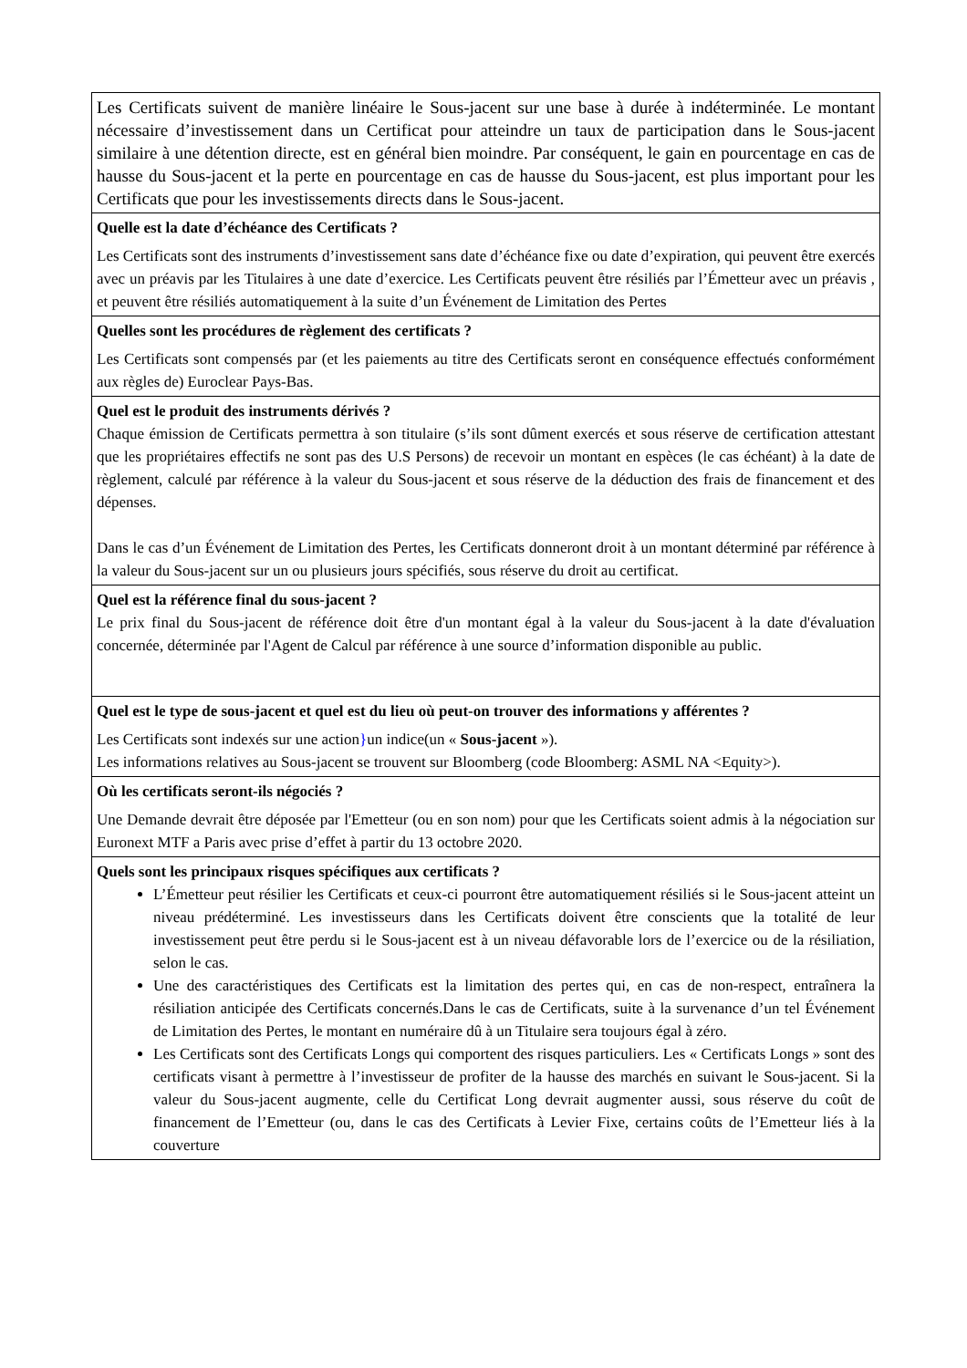| Les Certificats suivent de manière linéaire le Sous-jacent sur une base à durée à indéterminée. Le montant nécessaire d’investissement dans un Certificat pour atteindre un taux de participation dans le Sous-jacent similaire à une détention directe, est en général bien moindre. Par conséquent, le gain en pourcentage en cas de hausse du Sous-jacent et la perte en pourcentage en cas de hausse du Sous-jacent, est plus important pour les Certificats que pour les investissements directs dans le Sous-jacent. |
| Quelle est la date d’échéance des Certificats ? Les Certificats sont des instruments d’investissement sans date d’échéance fixe ou date d’expiration, qui peuvent être exercés avec un préavis par les Titulaires à une date d’exercice. Les Certificats peuvent être résiliés par l’Émetteur avec un préavis , et peuvent être résiliés automatiquement à la suite d’un Événement de Limitation des Pertes |
| Quelles sont les procédures de règlement des certificats ? Les Certificats sont compensés par (et les paiements au titre des Certificats seront en conséquence effectués conformément aux règles de) Euroclear Pays-Bas. |
| Quel est le produit des instruments dérivés ? Chaque émission de Certificats permettra à son titulaire (s’ils sont dûment exercés et sous réserve de certification attestant que les propriétaires effectifs ne sont pas des U.S Persons) de recevoir un montant en espèces (le cas échéant) à la date de règlement, calculé par référence à la valeur du Sous-jacent et sous réserve de la déduction des frais de financement et des dépenses. Dans le cas d’un Événement de Limitation des Pertes, les Certificats donneront droit à un montant déterminé par référence à la valeur du Sous-jacent sur un ou plusieurs jours spécifiés, sous réserve du droit au certificat. |
| Quel est la référence final du sous-jacent ? Le prix final du Sous-jacent de référence doit être d'un montant égal à la valeur du Sous-jacent à la date d'évaluation concernée, déterminée par l'Agent de Calcul par référence à une source d’information disponible au public. |
| Quel est le type de sous-jacent et quel est du lieu où peut-on trouver des informations y afférentes ? Les Certificats sont indexés sur une action } un indice(un « Sous-jacent »). Les informations relatives au Sous-jacent se trouvent sur Bloomberg (code Bloomberg: ASML NA <Equity>). |
| Où les certificats seront-ils négociés ? Une Demande devrait être déposée par l'Emetteur (ou en son nom) pour que les Certificats soient admis à la négociation sur Euronext MTF a Paris avec prise d’effet à partir du 13 octobre 2020. |
| Quels sont les principaux risques spécifiques aux certificats ? L’Émetteur peut résilier les Certificats et ceux-ci pourront être automatiquement résiliés si le Sous-jacent atteint un niveau prédéterminé. Les investisseurs dans les Certificats doivent être conscients que la totalité de leur investissement peut être perdu si le Sous-jacent est à un niveau défavorable lors de l’exercice ou de la résiliation, selon le cas. Une des caractéristiques des Certificats est la limitation des pertes qui, en cas de non-respect, entraînera la résiliation anticipée des Certificats concernés.Dans le cas de Certificats, suite à la survenance d’un tel Événement de Limitation des Pertes, le montant en numéraire dû à un Titulaire sera toujours égal à zéro. Les Certificats sont des Certificats Longs qui comportent des risques particuliers. Les « Certificats Longs » sont des certificats visant à permettre à l’investisseur de profiter de la hausse des marchés en suivant le Sous-jacent. Si la valeur du Sous-jacent augmente, celle du Certificat Long devrait augmenter aussi, sous réserve du coût de financement de l’Emetteur (ou, dans le cas des Certificats à Levier Fixe, certains coûts de l’Emetteur liés à la couverture |